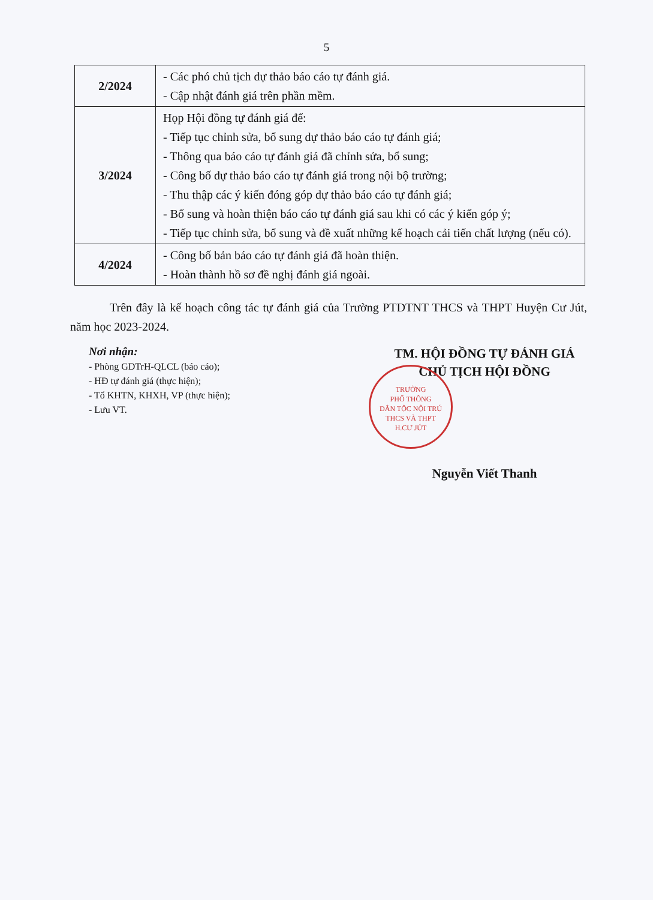5
| 2/2024 | - Các phó chủ tịch dự thảo báo cáo tự đánh giá. - Cập nhật đánh giá trên phần mềm. |
| 3/2024 | Họp Hội đồng tự đánh giá để: - Tiếp tục chỉnh sửa, bổ sung dự thảo báo cáo tự đánh giá; - Thông qua báo cáo tự đánh giá đã chỉnh sửa, bổ sung; - Công bố dự thảo báo cáo tự đánh giá trong nội bộ trường; - Thu thập các ý kiến đóng góp dự thảo báo cáo tự đánh giá; - Bổ sung và hoàn thiện báo cáo tự đánh giá sau khi có các ý kiến góp ý; - Tiếp tục chỉnh sửa, bổ sung và đề xuất những kế hoạch cải tiến chất lượng (nếu có). |
| 4/2024 | - Công bố bản báo cáo tự đánh giá đã hoàn thiện. - Hoàn thành hồ sơ đề nghị đánh giá ngoài. |
Trên đây là kế hoạch công tác tự đánh giá của Trường PTDTNT THCS và THPT Huyện Cư Jút, năm học 2023-2024.
Nơi nhận:
- Phòng GDTrH-QLCL (báo cáo);
- HĐ tự đánh giá (thực hiện);
- Tổ KHTN, KHXH, VP (thực hiện);
- Lưu VT.
TM. HỘI ĐỒNG TỰ ĐÁNH GIÁ
CHỦ TỊCH HỘI ĐỒNG
Nguyễn Viết Thanh
TRƯỜNG
PHỔ THÔNG
DÂN TỘC NỘI TRÚ
THCS VÀ THPT
H.CƯ JÚT